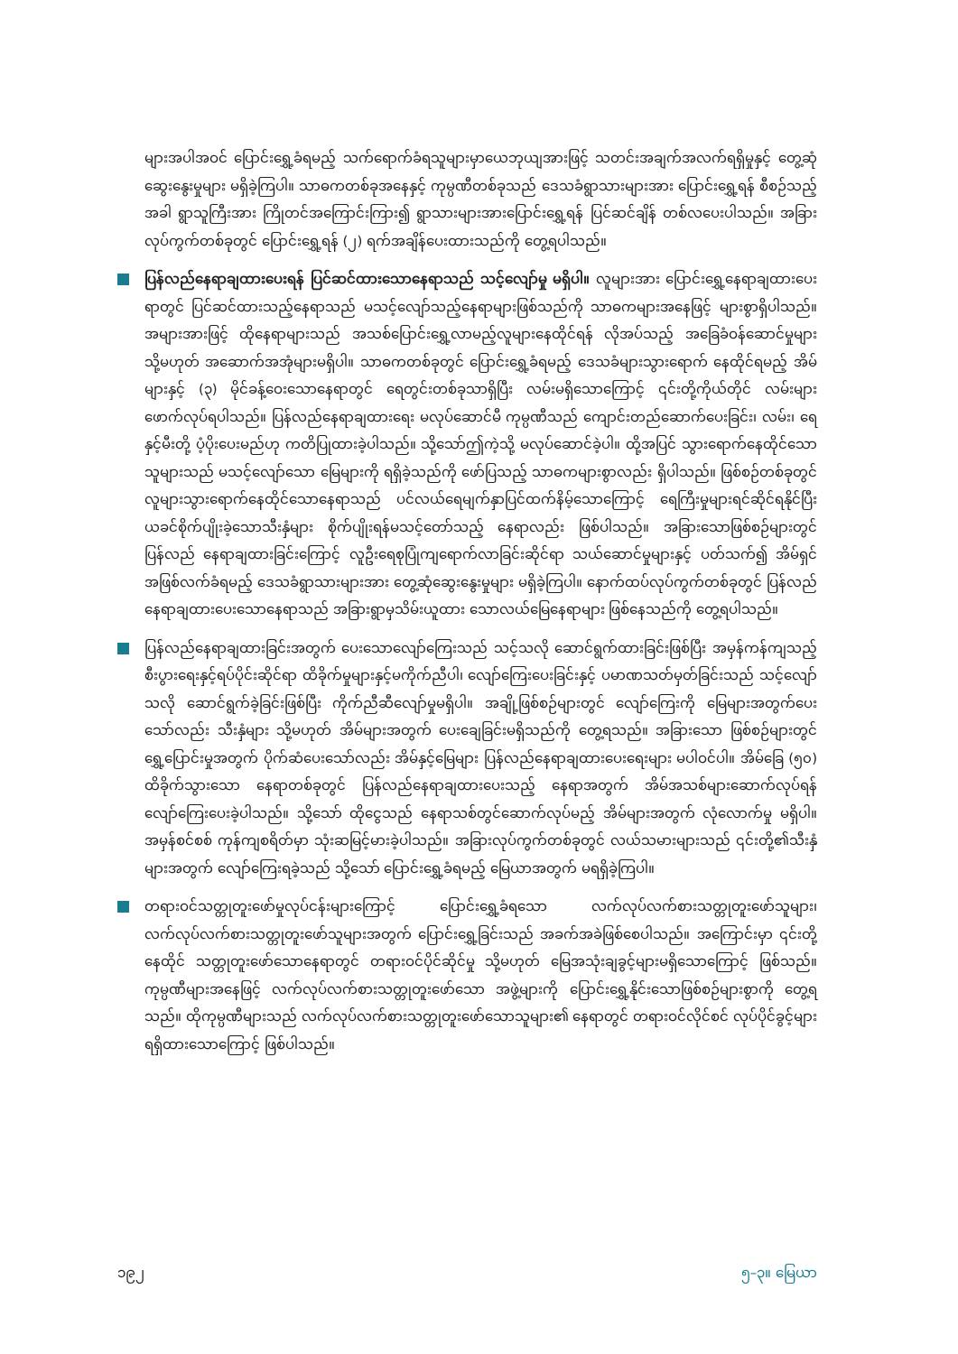များအပါအဝင် ပြောင်းရွှေ့ခံရမည့် သက်ရောက်ခံရသူများမှာယေဘုယျအားဖြင့် သတင်းအချက်အလက်ရရှိမှုနှင့် တွေ့ဆုံဆွေးနွေးမှုများ မရှိခဲ့ကြပါ။ သာဓကတစ်ခုအနေနှင့် ကုမ္ပဏီတစ်ခုသည် ဒေသခံရွာသားများအား ပြောင်းရွှေ့ရန် စီစဉ်သည့်အခါ ရွာသူကြီးအား ကြိုတင်အကြောင်းကြား၍ ရွာသားများအားပြောင်းရွှေ့ရန် ပြင်ဆင်ချိန် တစ်လပေးပါသည်။ အခြားလုပ်ကွက်တစ်ခုတွင် ပြောင်းရွှေ့ရန် (၂) ရက်အချိန်ပေးထားသည်ကို တွေ့ရပါသည်။
ပြန်လည်နေရာချထားပေးရန် ပြင်ဆင်ထားသောနေရာသည် သင့်လျော်မှု မရှိပါ။ လူများအား ပြောင်းရွှေ့နေရာချထားပေးရာတွင် ပြင်ဆင်ထားသည့်နေရာသည် မသင့်လျော်သည့်နေရာများဖြစ်သည်ကို သာဓကများအနေဖြင့် များစွာရှိပါသည်။ အများအားဖြင့် ထိုနေရာများသည် အသစ်ပြောင်းရွှေ့လာမည့်လူများနေထိုင်ရန် လိုအပ်သည့် အခြေခံဝန်ဆောင်မှုများ သို့မဟုတ် အဆောက်အအုံများမရှိပါ။ သာဓကတစ်ခုတွင် ပြောင်းရွှေ့ခံရမည့် ဒေသခံများသွားရောက် နေထိုင်ရမည့် အိမ်များနှင့် (၃) မိုင်ခန့်ဝေးသောနေရာတွင် ရေတွင်းတစ်ခုသာရှိပြီး လမ်းမရှိသောကြောင့် ၎င်းတို့ကိုယ်တိုင် လမ်းများဖောက်လုပ်ရပါသည်။ ပြန်လည်နေရာချထားရေး မလုပ်ဆောင်မီ ကုမ္ပဏီသည် ကျောင်းတည်ဆောက်ပေးခြင်း၊ လမ်း၊ ရေနှင့်မီးတို့ ပံ့ပိုးပေးမည်ဟု ကတိပြုထားခဲ့ပါသည်။ သို့သော်ဤကဲ့သို့ မလုပ်ဆောင်ခဲ့ပါ။ ထို့အပြင် သွားရောက်နေထိုင်သောသူများသည် မသင့်လျော်သော မြေများကို ရရှိခဲ့သည်ကို ဖော်ပြသည့် သာဓကများစွာလည်း ရှိပါသည်။ ဖြစ်စဉ်တစ်ခုတွင် လူများသွားရောက်နေထိုင်သောနေရာသည် ပင်လယ်ရေမျက်နှာပြင်ထက်နိမ့်သောကြောင့် ရေကြီးမှုများရင်ဆိုင်ရနိုင်ပြီး ယခင်စိုက်ပျိုးခဲ့သောသီးနှံများ စိုက်ပျိုးရန်မသင့်တော်သည့် နေရာလည်း ဖြစ်ပါသည်။ အခြားသောဖြစ်စဉ်များတွင် ပြန်လည် နေရာချထားခြင်းကြောင့် လူဦးရေစုပြုံကျရောက်လာခြင်းဆိုင်ရာ သယ်ဆောင်မှုများနှင့် ပတ်သက်၍ အိမ်ရှင်အဖြစ်လက်ခံရမည့် ဒေသခံရွာသားများအား တွေ့ဆုံဆွေးနွေးမှုများ မရှိခဲ့ကြပါ။ နောက်ထပ်လုပ်ကွက်တစ်ခုတွင် ပြန်လည်နေရာချထားပေးသောနေရာသည် အခြားရွာမှသိမ်းယူထား သောလယ်မြေနေရာများ ဖြစ်နေသည်ကို တွေ့ရပါသည်။
ပြန်လည်နေရာချထားခြင်းအတွက် ပေးသောလျော်ကြေးသည် သင့်သလို ဆောင်ရွက်ထားခြင်းဖြစ်ပြီး အမှန်ကန်ကျသည့် စီးပွားရေးနှင့်ရပ်ပိုင်းဆိုင်ရာ ထိခိုက်မှုများနှင့်မကိုက်ညီပါ၊ လျော်ကြေးပေးခြင်းနှင့် ပမာဏသတ်မှတ်ခြင်းသည် သင့်လျော်သလို ဆောင်ရွက်ခဲ့ခြင်းဖြစ်ပြီး ကိုက်ညီဆီလျော်မှုမရှိပါ။ အချို့ဖြစ်စဉ်များတွင် လျော်ကြေးကို မြေများအတွက်ပေးသော်လည်း သီးနှံများ သို့မဟုတ် အိမ်များအတွက် ပေးချေခြင်းမရှိသည်ကို တွေ့ရသည်။ အခြားသော ဖြစ်စဉ်များတွင် ရွှေ့ပြောင်းမှုအတွက် ပိုက်ဆံပေးသော်လည်း အိမ်နှင့်မြေများ ပြန်လည်နေရာချထားပေးရေးများ မပါဝင်ပါ။ အိမ်ခြေ (၅၀) ထိခိုက်သွားသော နေရာတစ်ခုတွင် ပြန်လည်နေရာချထားပေးသည့် နေရာအတွက် အိမ်အသစ်များဆောက်လုပ်ရန် လျော်ကြေးပေးခဲ့ပါသည်။ သို့သော် ထိုငွေသည် နေရာသစ်တွင်ဆောက်လုပ်မည့် အိမ်များအတွက် လုံလောက်မှု မရှိပါ။ အမှန်စင်စစ် ကုန်ကျစရိတ်မှာ သုံးဆမြင့်မားခဲ့ပါသည်။ အခြားလုပ်ကွက်တစ်ခုတွင် လယ်သမားများသည် ၎င်းတို့၏သီးနှံများအတွက် လျော်ကြေးရခဲ့သည် သို့သော် ပြောင်းရွှေ့ခံရမည့် မြေယာအတွက် မရရှိခဲ့ကြပါ။
တရားဝင်သတ္တုတူးဖော်မှုလုပ်ငန်းများကြောင့် ပြောင်းရွှေ့ခံရသော လက်လုပ်လက်စားသတ္တုတူးဖော်သူများ၊ လက်လုပ်လက်စားသတ္တုတူးဖော်သူများအတွက် ပြောင်းရွှေ့ခြင်းသည် အခက်အခဲဖြစ်စေပါသည်။ အကြောင်းမှာ ၎င်းတို့နေထိုင် သတ္တုတူးဖော်သောနေရာတွင် တရားဝင်ပိုင်ဆိုင်မှု သို့မဟုတ် မြေအသုံးချခွင့်များမရှိသောကြောင့် ဖြစ်သည်။ ကုမ္ပဏီများအနေဖြင့် လက်လုပ်လက်စားသတ္တုတူးဖော်သော အဖွဲ့များကို ပြောင်းရွှေ့နိုင်းသောဖြစ်စဉ်များစွာကို တွေ့ရသည်။ ထိုကုမ္ပဏီများသည် လက်လုပ်လက်စားသတ္တုတူးဖော်သောသူများ၏ နေရာတွင် တရားဝင်လိုင်စင် လုပ်ပိုင်ခွင့်များရရှိထားသောကြောင့် ဖြစ်ပါသည်။
၁၉၂ ၅–၃။ မြေယာ